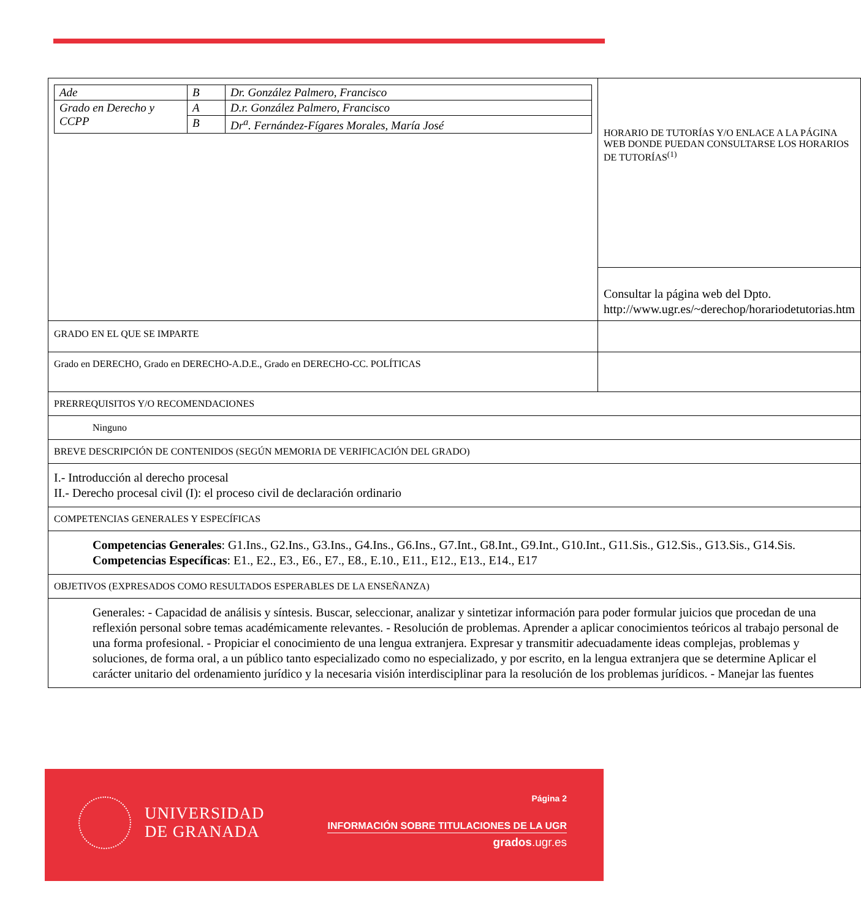| / Ade / B / Dr. González Palmero, Francisco / / Grado en Derecho y CCPP / A / D.r. González Palmero, Francisco / / / B / Dr<sup>a</sup>. Fernández-Fígares Morales, María José / | HORARIO DE TUTORÍAS Y/O ENLACE A LA PÁGINA WEB DONDE PUEDAN CONSULTARSE LOS HORARIOS DE TUTORÍAS<sup>(1)</sup> |
| | Consultar la página web del Dpto. http://www.ugr.es/~derechop/horariodetutorias.htm |
| GRADO EN EL QUE SE IMPARTE | |
| Grado en DERECHO, Grado en DERECHO-A.D.E., Grado en DERECHO-CC. POLÍTICAS | |
| PRERREQUISITOS Y/O RECOMENDACIONES | |
| Ninguno | |
| BREVE DESCRIPCIÓN DE CONTENIDOS (SEGÚN MEMORIA DE VERIFICACIÓN DEL GRADO) | |
| I.- Introducción al derecho procesal II.- Derecho procesal civil (I): el proceso civil de declaración ordinario | |
| COMPETENCIAS GENERALES Y ESPECÍFICAS | |
| Competencias Generales : G1.Ins., G2.Ins., G3.Ins., G4.Ins., G6.Ins., G7.Int., G8.Int., G9.Int., G10.Int., G11.Sis., G12.Sis., G13.Sis., G14.Sis. Competencias Específicas : E1., E2., E3., E6., E7., E8., E.10., E11., E12., E13., E14., E17 | |
| OBJETIVOS (EXPRESADOS COMO RESULTADOS ESPERABLES DE LA ENSEÑANZA) | |
| Generales: - Capacidad de análisis y síntesis. Buscar, seleccionar, analizar y sintetizar información para poder formular juicios que procedan de una reflexión personal sobre temas académicamente relevantes. - Resolución de problemas. Aprender a aplicar conocimientos teóricos al trabajo personal de una forma profesional. - Propiciar el conocimiento de una lengua extranjera. Expresar y transmitir adecuadamente ideas complejas, problemas y soluciones, de forma oral, a un público tanto especializado como no especializado, y por escrito, en la lengua extranjera que se determine Aplicar el carácter unitario del ordenamiento jurídico y la necesaria visión interdisciplinar para la resolución de los problemas jurídicos. - Manejar las fuentes | |
UNIVERSIDAD
DE GRANADA
Página 2
INFORMACIÓN SOBRE TITULACIONES DE LA UGR
grados.ugr.es